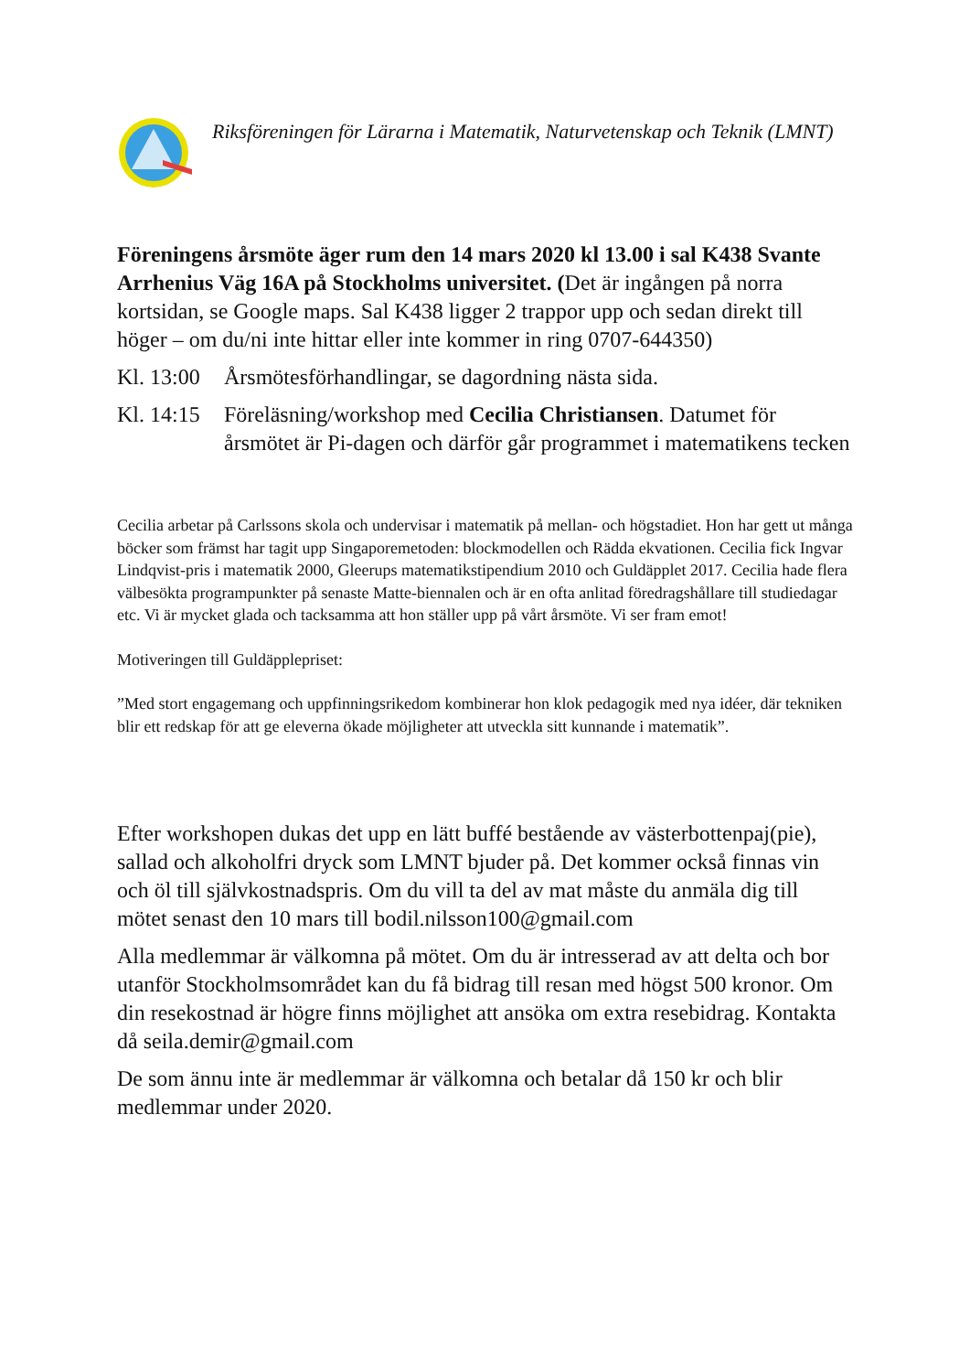Riksföreningen för Lärarna i Matematik, Naturvetenskap och Teknik (LMNT)
Föreningens årsmöte äger rum den 14 mars 2020 kl 13.00 i sal K438 Svante Arrhenius Väg 16A på Stockholms universitet. (Det är ingången på norra kortsidan, se Google maps. Sal K438 ligger 2 trappor upp och sedan direkt till höger – om du/ni inte hittar eller inte kommer in ring 0707-644350)
Kl. 13:00
Årsmötesförhandlingar, se dagordning nästa sida.
Kl. 14:15
Föreläsning/workshop med Cecilia Christiansen. Datumet för årsmötet är Pi-dagen och därför går programmet i matematikens tecken
Cecilia arbetar på Carlssons skola och undervisar i matematik på mellan- och högstadiet. Hon har gett ut många böcker som främst har tagit upp Singaporemetoden: blockmodellen och Rädda ekvationen. Cecilia fick Ingvar Lindqvist-pris i matematik 2000, Gleerups matematikstipendium 2010 och Guldäpplet 2017. Cecilia hade flera välbesökta programpunkter på senaste Matte-biennalen och är en ofta anlitad föredragshållare till studiedagar etc. Vi är mycket glada och tacksamma att hon ställer upp på vårt årsmöte. Vi ser fram emot!
Motiveringen till Guldäpplepriset:
”Med stort engagemang och uppfinningsrikedom kombinerar hon klok pedagogik med nya idéer, där tekniken blir ett redskap för att ge eleverna ökade möjligheter att utveckla sitt kunnande i matematik”.
Efter workshopen dukas det upp en lätt buffé bestående av västerbottenpaj(pie), sallad och alkoholfri dryck som LMNT bjuder på. Det kommer också finnas vin och öl till självkostnadspris. Om du vill ta del av mat måste du anmäla dig till mötet senast den 10 mars till bodil.nilsson100@gmail.com
Alla medlemmar är välkomna på mötet. Om du är intresserad av att delta och bor utanför Stockholmsområdet kan du få bidrag till resan med högst 500 kronor. Om din resekostnad är högre finns möjlighet att ansöka om extra resebidrag. Kontakta då seila.demir@gmail.com
De som ännu inte är medlemmar är välkomna och betalar då 150 kr och blir medlemmar under 2020.